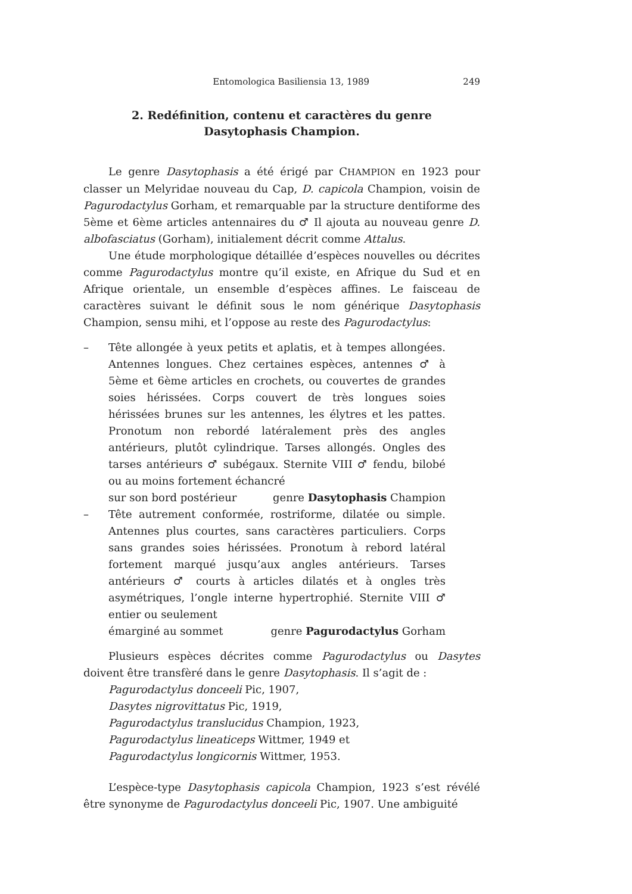Entomologica Basiliensia 13, 1989 249
2. Redéfinition, contenu et caractères du genre
Dasytophasis Champion.
Le genre Dasytophasis a été érigé par CHAMPION en 1923 pour classer un Melyridae nouveau du Cap, D. capicola Champion, voisin de Pagurodactylus Gorham, et remarquable par la structure dentiforme des 5ème et 6ème articles antennaires du ♂ Il ajouta au nouveau genre D. albofasciatus (Gorham), initialement décrit comme Attalus.
Une étude morphologique détaillée d’espèces nouvelles ou décrites comme Pagurodactylus montre qu’il existe, en Afrique du Sud et en Afrique orientale, un ensemble d’espèces affines. Le faisceau de caractères suivant le définit sous le nom générique Dasytophasis Champion, sensu mihi, et l’oppose au reste des Pagurodactylus:
– Tête allongée à yeux petits et aplatis, et à tempes allongées. Antennes longues. Chez certaines espèces, antennes ♂ à 5ème et 6ème articles en crochets, ou couvertes de grandes soies hérissées. Corps couvert de très longues soies hérissées brunes sur les antennes, les élytres et les pattes. Pronotum non rebordé latéralement près des angles antérieurs, plutôt cylindrique. Tarses allongés. Ongles des tarses antérieurs ♂ subégaux. Sternite VIII ♂ fendu, bilobé ou au moins fortement échancré
sur son bord postérieur genre Dasytophasis Champion
– Tête autrement conformée, rostriforme, dilatée ou simple. Antennes plus courtes, sans caractères particuliers. Corps sans grandes soies hérissées. Pronotum à rebord latéral fortement marqué jusqu’aux angles antérieurs. Tarses antérieurs ♂ courts à articles dilatés et à ongles très asymétriques, l’ongle interne hypertrophié. Sternite VIII ♂ entier ou seulement
émarginé au sommet genre Pagurodactylus Gorham
Plusieurs espèces décrites comme Pagurodactylus ou Dasytes doivent être transfèré dans le genre Dasytophasis. Il s’agit de :
Pagurodactylus donceeli Pic, 1907,
Dasytes nigrovittatus Pic, 1919,
Pagurodactylus translucidus Champion, 1923,
Pagurodactylus lineaticeps Wittmer, 1949 et
Pagurodactylus longicornis Wittmer, 1953.
L’espèce-type Dasytophasis capicola Champion, 1923 s’est révélé être synonyme de Pagurodactylus donceeli Pic, 1907. Une ambiguité